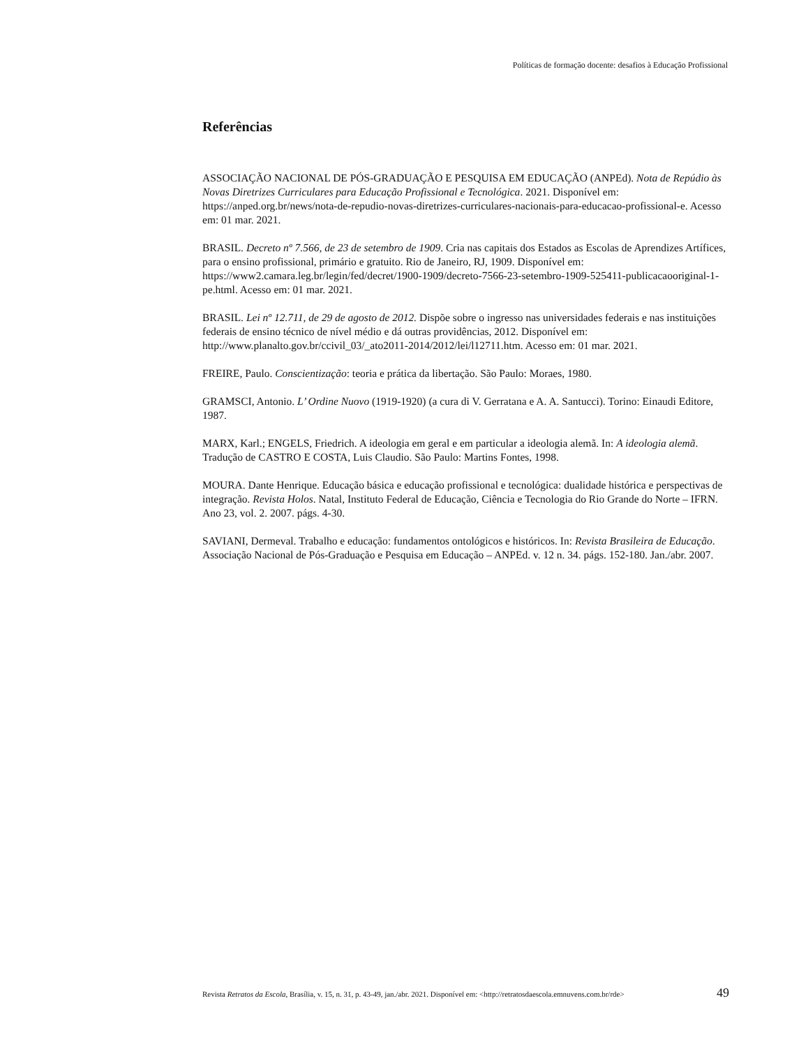Políticas de formação docente: desafios à Educação Profissional
Referências
ASSOCIAÇÃO NACIONAL DE PÓS-GRADUAÇÃO E PESQUISA EM EDUCAÇÃO (ANPEd). Nota de Repúdio às Novas Diretrizes Curriculares para Educação Profissional e Tecnológica. 2021. Disponível em: https://anped.org.br/news/nota-de-repudio-novas-diretrizes-curriculares-nacionais-para-educacao-profissional-e. Acesso em: 01 mar. 2021.
BRASIL. Decreto nº 7.566, de 23 de setembro de 1909. Cria nas capitais dos Estados as Escolas de Aprendizes Artífices, para o ensino profissional, primário e gratuito. Rio de Janeiro, RJ, 1909. Disponível em: https://www2.camara.leg.br/legin/fed/decret/1900-1909/decreto-7566-23-setembro-1909-525411-publicacaooriginal-1-pe.html. Acesso em: 01 mar. 2021.
BRASIL. Lei nº 12.711, de 29 de agosto de 2012. Dispõe sobre o ingresso nas universidades federais e nas instituições federais de ensino técnico de nível médio e dá outras providências, 2012. Disponível em: http://www.planalto.gov.br/ccivil_03/_ato2011-2014/2012/lei/l12711.htm. Acesso em: 01 mar. 2021.
FREIRE, Paulo. Conscientização: teoria e prática da libertação. São Paulo: Moraes, 1980.
GRAMSCI, Antonio. L’ Ordine Nuovo (1919-1920) (a cura di V. Gerratana e A. A. Santucci). Torino: Einaudi Editore, 1987.
MARX, Karl.; ENGELS, Friedrich. A ideologia em geral e em particular a ideologia alemã. In: A ideologia alemã. Tradução de CASTRO E COSTA, Luis Claudio. São Paulo: Martins Fontes, 1998.
MOURA. Dante Henrique. Educação básica e educação profissional e tecnológica: dualidade histórica e perspectivas de integração. Revista Holos. Natal, Instituto Federal de Educação, Ciência e Tecnologia do Rio Grande do Norte – IFRN. Ano 23, vol. 2. 2007. págs. 4-30.
SAVIANI, Dermeval. Trabalho e educação: fundamentos ontológicos e históricos. In: Revista Brasileira de Educação. Associação Nacional de Pós-Graduação e Pesquisa em Educação – ANPEd. v. 12 n. 34. págs. 152-180. Jan./abr. 2007.
Revista Retratos da Escola, Brasília, v. 15, n. 31, p. 43-49, jan./abr. 2021. Disponível em: <http://retratosdaescola.emnuvens.com.br/rde> 49